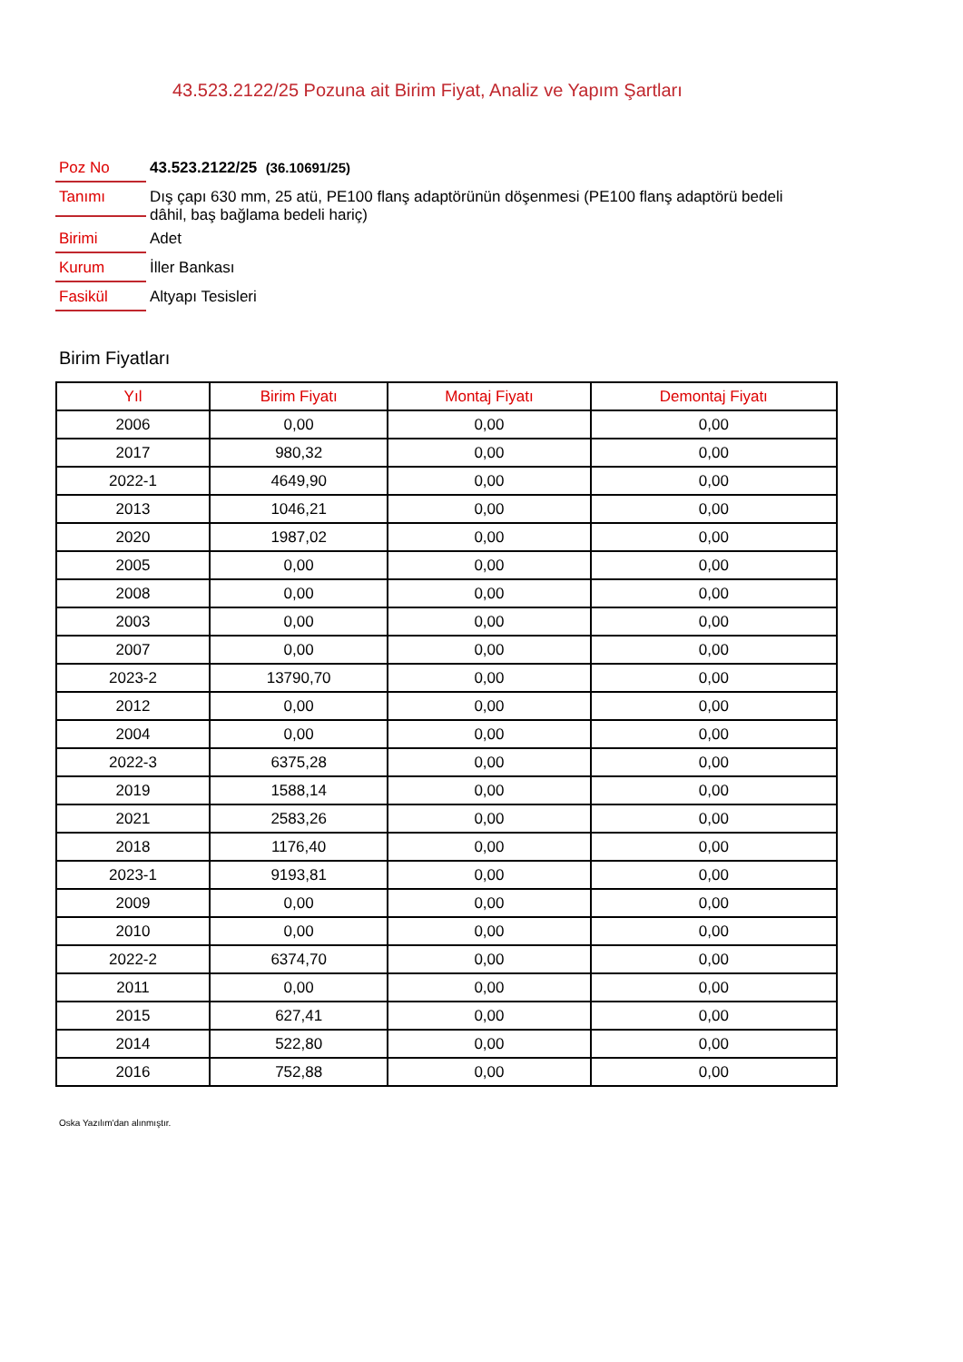43.523.2122/25 Pozuna ait Birim Fiyat, Analiz ve Yapım Şartları
Poz No 43.523.2122/25 (36.10691/25)
Tanımı
Dış çapı 630 mm, 25 atü, PE100 flanş adaptörünün döşenmesi (PE100 flanş adaptörü bedeli dâhil, baş bağlama bedeli hariç)
Birimi Adet
Kurum İller Bankası
Fasikül Altyapı Tesisleri
Birim Fiyatları
| Yıl | Birim Fiyatı | Montaj Fiyatı | Demontaj Fiyatı |
| --- | --- | --- | --- |
| 2006 | 0,00 | 0,00 | 0,00 |
| 2017 | 980,32 | 0,00 | 0,00 |
| 2022-1 | 4649,90 | 0,00 | 0,00 |
| 2013 | 1046,21 | 0,00 | 0,00 |
| 2020 | 1987,02 | 0,00 | 0,00 |
| 2005 | 0,00 | 0,00 | 0,00 |
| 2008 | 0,00 | 0,00 | 0,00 |
| 2003 | 0,00 | 0,00 | 0,00 |
| 2007 | 0,00 | 0,00 | 0,00 |
| 2023-2 | 13790,70 | 0,00 | 0,00 |
| 2012 | 0,00 | 0,00 | 0,00 |
| 2004 | 0,00 | 0,00 | 0,00 |
| 2022-3 | 6375,28 | 0,00 | 0,00 |
| 2019 | 1588,14 | 0,00 | 0,00 |
| 2021 | 2583,26 | 0,00 | 0,00 |
| 2018 | 1176,40 | 0,00 | 0,00 |
| 2023-1 | 9193,81 | 0,00 | 0,00 |
| 2009 | 0,00 | 0,00 | 0,00 |
| 2010 | 0,00 | 0,00 | 0,00 |
| 2022-2 | 6374,70 | 0,00 | 0,00 |
| 2011 | 0,00 | 0,00 | 0,00 |
| 2015 | 627,41 | 0,00 | 0,00 |
| 2014 | 522,80 | 0,00 | 0,00 |
| 2016 | 752,88 | 0,00 | 0,00 |
Oska Yazılım'dan alınmıştır.